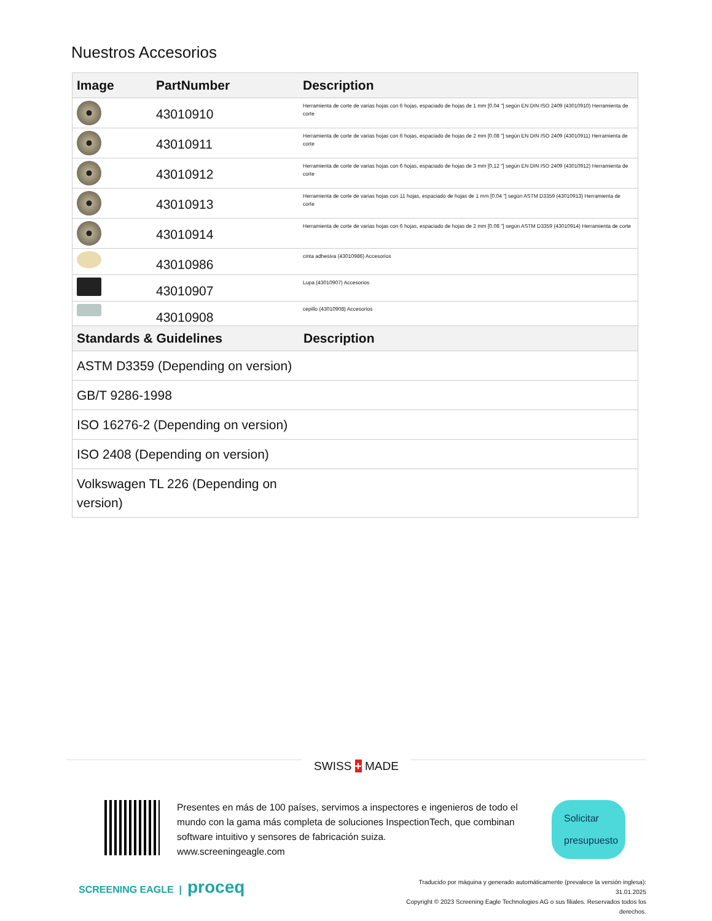Nuestros Accesorios
| Image | PartNumber | Description |
| --- | --- | --- |
| | 43010910 | Herramienta de corte de varias hojas con 6 hojas, espaciado de hojas de 1 mm [0.04 "] según EN DIN ISO 2409 (43010910) Herramienta de corte |
| | 43010911 | Herramienta de corte de varias hojas con 6 hojas, espaciado de hojas de 2 mm [0.08 "] según EN DIN ISO 2409 (43010911) Herramienta de corte |
| | 43010912 | Herramienta de corte de varias hojas con 6 hojas, espaciado de hojas de 3 mm [0,12 "] según EN DIN ISO 2409 (43010912) Herramienta de corte |
| | 43010913 | Herramienta de corte de varias hojas con 11 hojas, espaciado de hojas de 1 mm [0.04 "] según ASTM D3359 (43010913) Herramienta de corte |
| | 43010914 | Herramienta de corte de varias hojas con 6 hojas, espaciado de hojas de 2 mm [0.08 "] según ASTM D3359 (43010914) Herramienta de corte |
| | 43010986 | cinta adhesiva (43010986) Accesorios |
| | 43010907 | Lupa (43010907) Accesorios |
| | 43010908 | cepillo (43010908) Accesorios |
| Standards & Guidelines | Description |
| --- | --- |
| ASTM D3359 (Depending on version) | |
| GB/T 9286-1998 | |
| ISO 16276-2 (Depending on version) | |
| ISO 2408 (Depending on version) | |
| Volkswagen TL 226 (Depending on version) | |
SWISS + MADE
Presentes en más de 100 países, servimos a inspectores e ingenieros de todo el mundo con la gama más completa de soluciones InspectionTech, que combinan software intuitivo y sensores de fabricación suiza.
www.screeningeagle.com
Solicitar presupuesto
SCREENING EAGLE | proceq
Traducido por máquina y generado automáticamente (prevalece la versión inglesa): 31.01.2025
Copyright © 2023 Screening Eagle Technologies AG o sus filiales. Reservados todos los derechos.